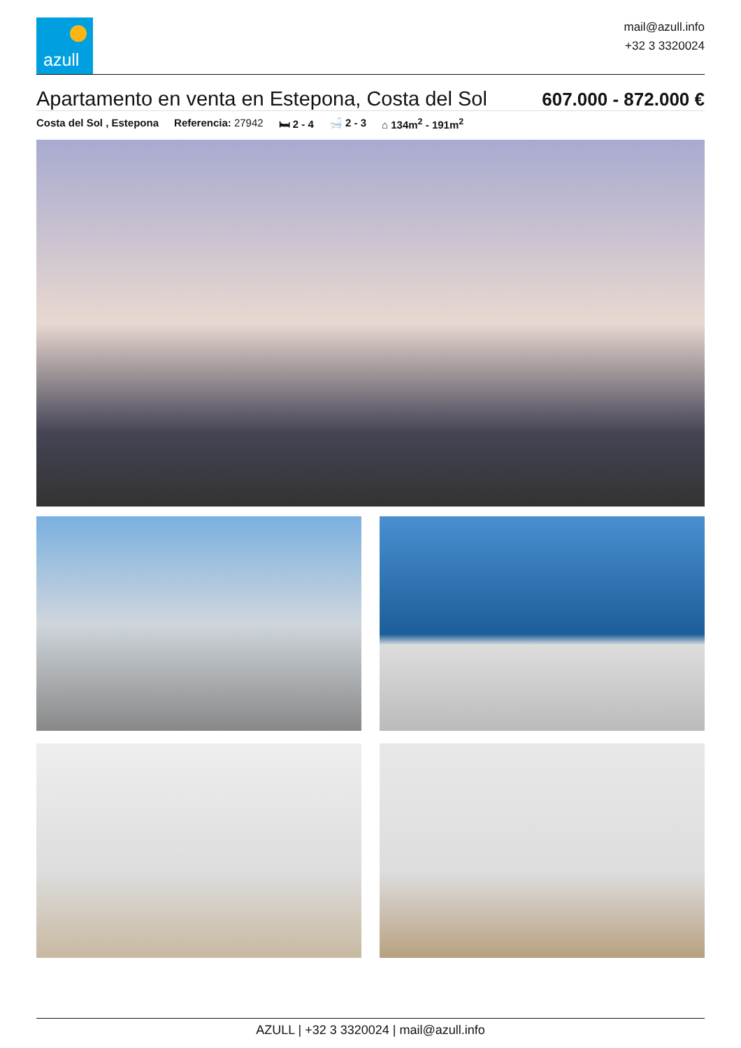azull
mail@azull.info
+32 3 3320024
Apartamento en venta en Estepona, Costa del Sol
607.000 - 872.000 €
Costa del Sol , Estepona Referencia: 27942 🛏 2 - 4 🛁 2 - 3 ⌂ 134m<sup>2</sup> - 191m<sup>2</sup>
AZULL | +32 3 3320024 | mail@azull.info